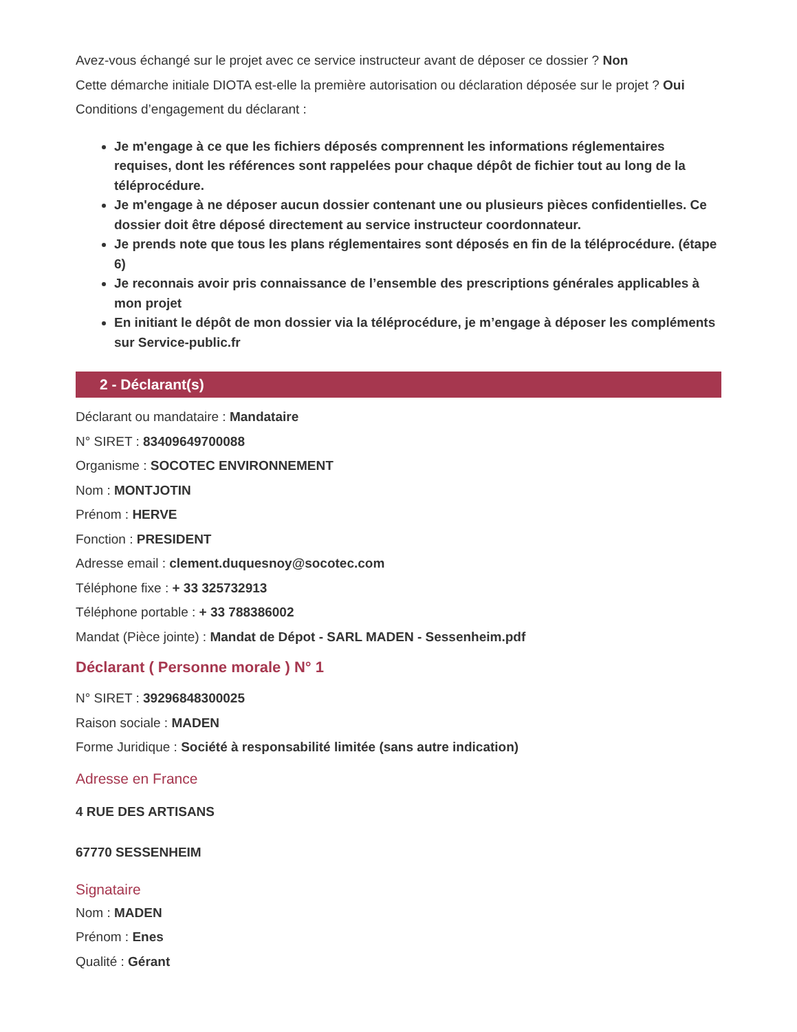Avez-vous échangé sur le projet avec ce service instructeur avant de déposer ce dossier ? Non
Cette démarche initiale DIOTA est-elle la première autorisation ou déclaration déposée sur le projet ? Oui
Conditions d’engagement du déclarant :
Je m'engage à ce que les fichiers déposés comprennent les informations réglementaires requises, dont les références sont rappelées pour chaque dépôt de fichier tout au long de la téléprocédure.
Je m'engage à ne déposer aucun dossier contenant une ou plusieurs pièces confidentielles. Ce dossier doit être déposé directement au service instructeur coordonnateur.
Je prends note que tous les plans réglementaires sont déposés en fin de la téléprocédure. (étape 6)
Je reconnais avoir pris connaissance de l’ensemble des prescriptions générales applicables à mon projet
En initiant le dépôt de mon dossier via la téléprocédure, je m’engage à déposer les compléments sur Service-public.fr
2 - Déclarant(s)
Déclarant ou mandataire : Mandataire
N° SIRET : 83409649700088
Organisme : SOCOTEC ENVIRONNEMENT
Nom : MONTJOTIN
Prénom : HERVE
Fonction : PRESIDENT
Adresse email : clement.duquesnoy@socotec.com
Téléphone fixe : + 33 325732913
Téléphone portable : + 33 788386002
Mandat (Pièce jointe) : Mandat de Dépot - SARL MADEN - Sessenheim.pdf
Déclarant ( Personne morale ) N° 1
N° SIRET : 39296848300025
Raison sociale : MADEN
Forme Juridique : Société à responsabilité limitée (sans autre indication)
Adresse en France
4 RUE DES ARTISANS
67770 SESSENHEIM
Signataire
Nom : MADEN
Prénom : Enes
Qualité : Gérant